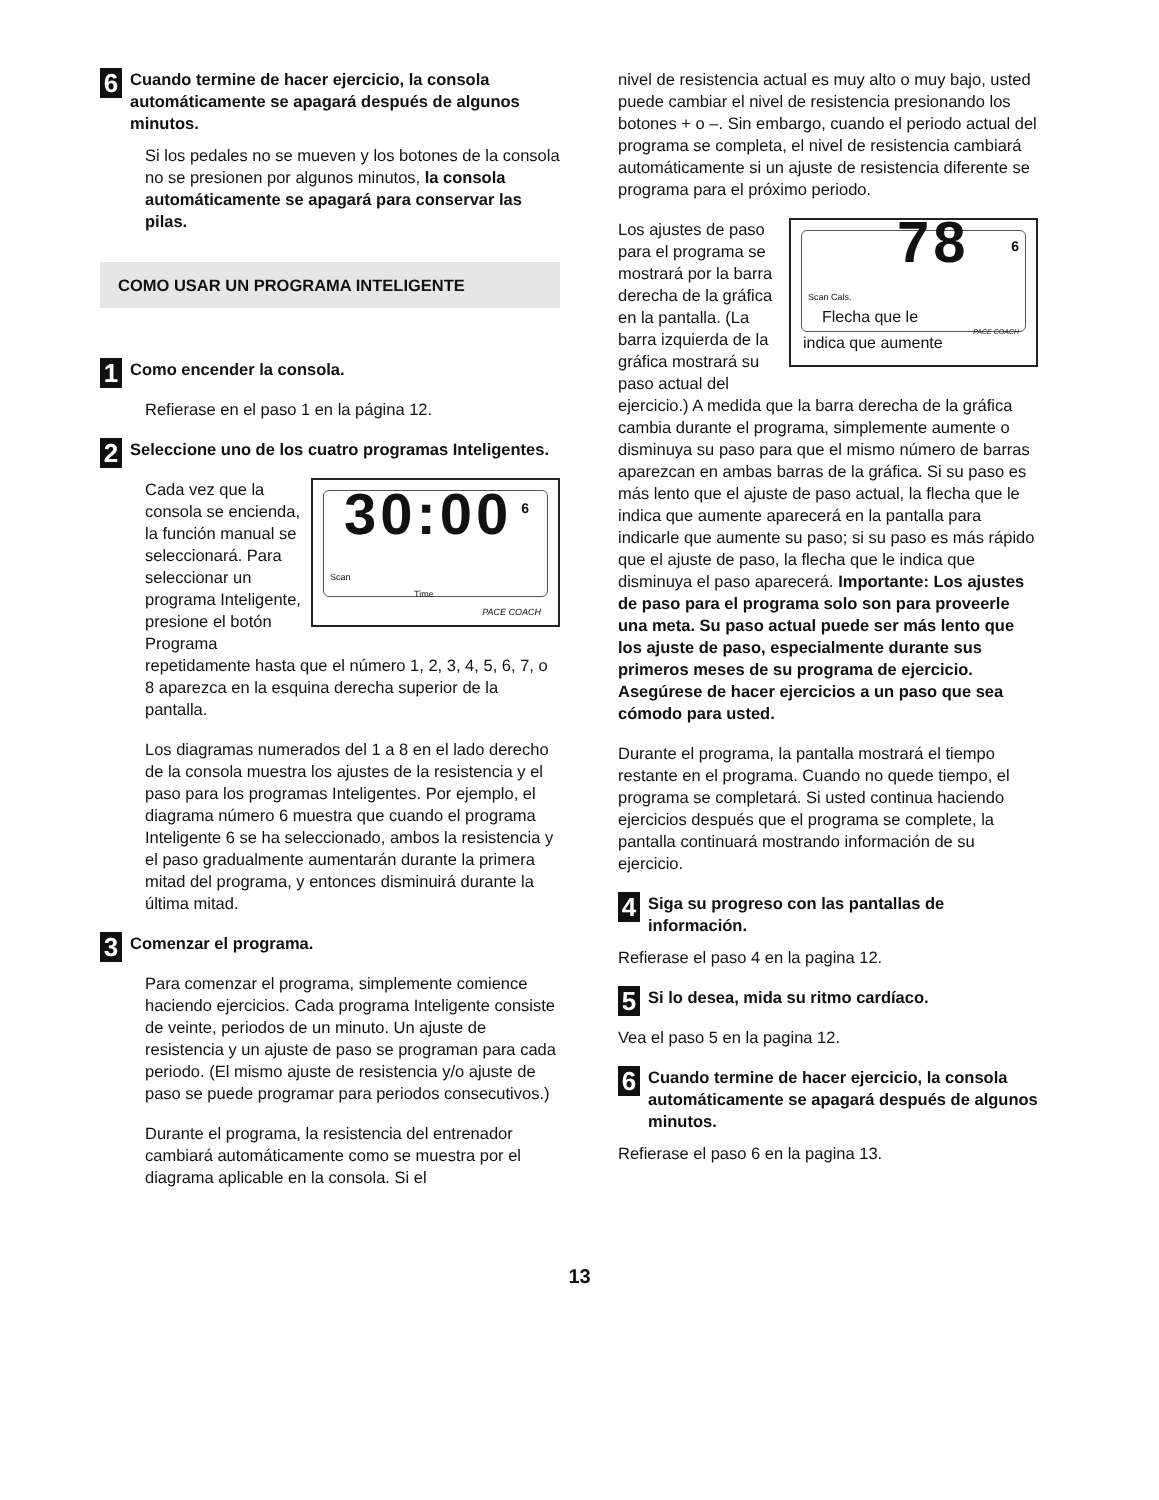6
Cuando termine de hacer ejercicio, la consola automáticamente se apagará después de algunos minutos.
Si los pedales no se mueven y los botones de la consola no se presionen por algunos minutos, la consola automáticamente se apagará para conservar las pilas.
COMO USAR UN PROGRAMA INTELIGENTE
1
Como encender la consola.
Refierase en el paso 1 en la página 12.
2
Seleccione uno de los cuatro programas Inteligentes.
30:00 6
Scan
Time
PACE COACH
Cada vez que la consola se encienda, la función manual se seleccionará. Para seleccionar un programa Inteligente, presione el botón Programa repetidamente hasta que el número 1, 2, 3, 4, 5, 6, 7, o 8 aparezca en la esquina derecha superior de la pantalla.
Los diagramas numerados del 1 a 8 en el lado derecho de la consola muestra los ajustes de la resistencia y el paso para los programas Inteligentes. Por ejemplo, el diagrama número 6 muestra que cuando el programa Inteligente 6 se ha seleccionado, ambos la resistencia y el paso gradualmente aumentarán durante la primera mitad del programa, y entonces disminuirá durante la última mitad.
3
Comenzar el programa.
Para comenzar el programa, simplemente comience haciendo ejercicios. Cada programa Inteligente consiste de veinte, periodos de un minuto. Un ajuste de resistencia y un ajuste de paso se programan para cada periodo. (El mismo ajuste de resistencia y/o ajuste de paso se puede programar para periodos consecutivos.)
Durante el programa, la resistencia del entrenador cambiará automáticamente como se muestra por el diagrama aplicable en la consola. Si el
nivel de resistencia actual es muy alto o muy bajo, usted puede cambiar el nivel de resistencia presionando los botones + o –. Sin embargo, cuando el periodo actual del programa se completa, el nivel de resistencia cambiará automáticamente si un ajuste de resistencia diferente se programa para el próximo periodo.
78 6
Scan Cals.
Flecha que le PACE COACH
indica que aumente
Los ajustes de paso para el programa se mostrará por la barra derecha de la gráfica en la pantalla. (La barra izquierda de la gráfica mostrará su paso actual del ejercicio.) A medida que la barra derecha de la gráfica cambia durante el programa, simplemente aumente o disminuya su paso para que el mismo número de barras aparezcan en ambas barras de la gráfica. Si su paso es más lento que el ajuste de paso actual, la flecha que le indica que aumente aparecerá en la pantalla para indicarle que aumente su paso; si su paso es más rápido que el ajuste de paso, la flecha que le indica que disminuya el paso aparecerá. Importante: Los ajustes de paso para el programa solo son para proveerle una meta. Su paso actual puede ser más lento que los ajuste de paso, especialmente durante sus primeros meses de su programa de ejercicio. Asegúrese de hacer ejercicios a un paso que sea cómodo para usted.
Durante el programa, la pantalla mostrará el tiempo restante en el programa. Cuando no quede tiempo, el programa se completará. Si usted continua haciendo ejercicios después que el programa se complete, la pantalla continuará mostrando información de su ejercicio.
4
Siga su progreso con las pantallas de información.
Refierase el paso 4 en la pagina 12.
5
Si lo desea, mida su ritmo cardíaco.
Vea el paso 5 en la pagina 12.
6
Cuando termine de hacer ejercicio, la consola automáticamente se apagará después de algunos minutos.
Refierase el paso 6 en la pagina 13.
13